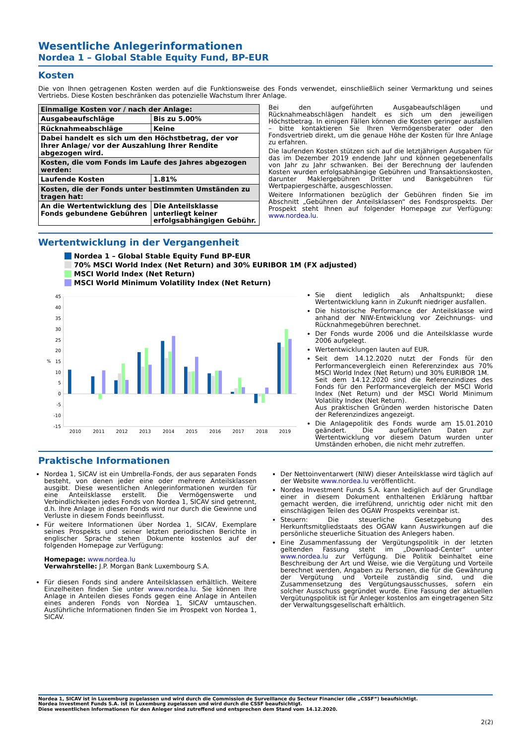Wesentliche Anlegerinformationen
Nordea 1 – Global Stable Equity Fund, BP-EUR
Kosten
Die von Ihnen getragenen Kosten werden auf die Funktionsweise des Fonds verwendet, einschließlich seiner Vermarktung und seines Vertriebs. Diese Kosten beschränken das potenzielle Wachstum Ihrer Anlage.
| Einmalige Kosten vor / nach der Anlage: | |
| Ausgabeaufschläge | Bis zu 5.00% |
| Rücknahmeabschläge | Keine |
| Dabei handelt es sich um den Höchstbetrag, der vor Ihrer Anlage/ vor der Auszahlung Ihrer Rendite abgezogen wird. | |
| Kosten, die vom Fonds im Laufe des Jahres abgezogen werden: | |
| Laufende Kosten | 1.81% |
| Kosten, die der Fonds unter bestimmten Umständen zu tragen hat: | |
| An die Wertentwicklung des Fonds gebundene Gebühren | Die Anteilsklasse unterliegt keiner erfolgsabhängigen Gebühr. |
Bei den aufgeführten Ausgabeaufschlägen und Rücknahmeabschlägen handelt es sich um den jeweiligen Höchstbetrag. In einigen Fällen können die Kosten geringer ausfallen – bitte kontaktieren Sie Ihren Vermögensberater oder den Fondsvertrieb direkt, um die genaue Höhe der Kosten für Ihre Anlage zu erfahren.
Die laufenden Kosten stützen sich auf die letztjährigen Ausgaben für das im Dezember 2019 endende Jahr und können gegebenenfalls von Jahr zu Jahr schwanken. Bei der Berechnung der laufenden Kosten wurden erfolgsabhängige Gebühren und Transaktionskosten, darunter Maklergebühren Dritter und Bankgebühren für Wertpapiergeschäfte, ausgeschlossen.
Weitere Informationen bezüglich der Gebühren finden Sie im Abschnitt „Gebühren der Anteilsklassen“ des Fondsprospekts. Der Prospekt steht Ihnen auf folgender Homepage zur Verfügung: www.nordea.lu.
Wertentwicklung in der Vergangenheit
Nordea 1 – Global Stable Equity Fund BP-EUR
70% MSCI World Index (Net Return) and 30% EURIBOR 1M (FX adjusted)
MSCI World Index (Net Return)
MSCI World Minimum Volatility Index (Net Return)
45
40
35
30
25
20
15
10
5
0
-5
-10
-15
%
2010
2011
2012
2013
2014
2015
2016
2017
2018
2019
Sie dient lediglich als Anhaltspunkt; diese Wertentwicklung kann in Zukunft niedriger ausfallen.
Die historische Performance der Anteilsklasse wird anhand der NIW-Entwicklung vor Zeichnungs- und Rücknahmegebühren berechnet.
Der Fonds wurde 2006 und die Anteilsklasse wurde 2006 aufgelegt.
Wertentwicklungen lauten auf EUR.
Seit dem 14.12.2020 nutzt der Fonds für den Performancevergleich einen Referenzindex aus 70% MSCI World Index (Net Return) und 30% EURIBOR 1M.
Seit dem 14.12.2020 sind die Referenzindizes des Fonds für den Performancevergleich der MSCI World Index (Net Return) und der MSCI World Minimum Volatility Index (Net Return).
Aus praktischen Gründen werden historische Daten der Referenzindizes angezeigt.
Die Anlagepolitik des Fonds wurde am 15.01.2010 geändert. Die aufgeführten Daten zur Wertentwicklung vor diesem Datum wurden unter Umständen erhoben, die nicht mehr zutreffen.
Praktische Informationen
Nordea 1, SICAV ist ein Umbrella-Fonds, der aus separaten Fonds besteht, von denen jeder eine oder mehrere Anteilsklassen ausgibt. Diese wesentlichen Anlegerinformationen wurden für eine Anteilsklasse erstellt. Die Vermögenswerte und Verbindlichkeiten jedes Fonds von Nordea 1, SICAV sind getrennt, d.h. Ihre Anlage in diesen Fonds wird nur durch die Gewinne und Verluste in diesem Fonds beeinflusst.
Für weitere Informationen über Nordea 1, SICAV, Exemplare seines Prospekts und seiner letzten periodischen Berichte in englischer Sprache stehen Dokumente kostenlos auf der folgenden Homepage zur Verfügung:
Homepage: www.nordea.lu
Verwahrstelle: J.P. Morgan Bank Luxembourg S.A.
Für diesen Fonds sind andere Anteilsklassen erhältlich. Weitere Einzelheiten finden Sie unter www.nordea.lu. Sie können Ihre Anlage in Anteilen dieses Fonds gegen eine Anlage in Anteilen eines anderen Fonds von Nordea 1, SICAV umtauschen. Ausführliche Informationen finden Sie im Prospekt von Nordea 1, SICAV.
Der Nettoinventarwert (NIW) dieser Anteilsklasse wird täglich auf der Website www.nordea.lu veröffentlicht.
Nordea Investment Funds S.A. kann lediglich auf der Grundlage einer in diesem Dokument enthaltenen Erklärung haftbar gemacht werden, die irreführend, unrichtig oder nicht mit den einschlägigen Teilen des OGAW Prospekts vereinbar ist.
Steuern: Die steuerliche Gesetzgebung des Herkunftsmitgliedstaats des OGAW kann Auswirkungen auf die persönliche steuerliche Situation des Anlegers haben.
Eine Zusammenfassung der Vergütungspolitik in der letzten geltenden Fassung steht im „Download-Center“ unter www.nordea.lu zur Verfügung. Die Politik beinhaltet eine Beschreibung der Art und Weise, wie die Vergütung und Vorteile berechnet werden, Angaben zu Personen, die für die Gewährung der Vergütung und Vorteile zuständig sind, und die Zusammensetzung des Vergütungsausschusses, sofern ein solcher Ausschuss gegründet wurde. Eine Fassung der aktuellen Vergütungspolitik ist für Anleger kostenlos am eingetragenen Sitz der Verwaltungsgesellschaft erhältlich.
Nordea 1, SICAV ist in Luxemburg zugelassen und wird durch die Commission de Surveillance du Secteur Financier (die „CSSF“) beaufsichtigt.
Nordea Investment Funds S.A. ist in Luxemburg zugelassen und wird durch die CSSF beaufsichtigt.
Diese wesentlichen Informationen für den Anleger sind zutreffend und entsprechen dem Stand vom 14.12.2020.
2(2)